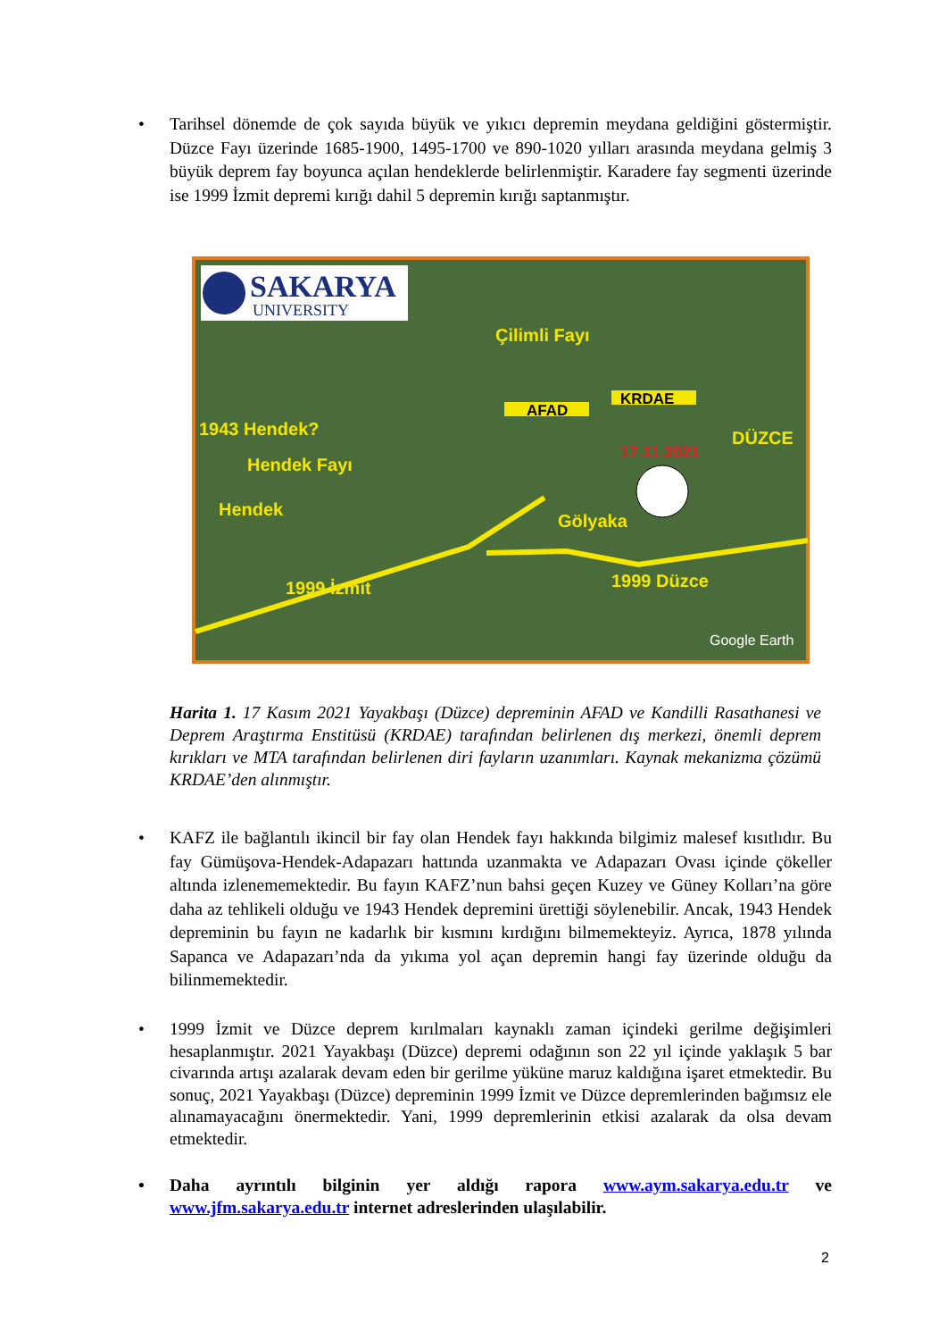• Tarihsel dönemde de çok sayıda büyük ve yıkıcı depremin meydana geldiğini göstermiştir. Düzce Fayı üzerinde 1685-1900, 1495-1700 ve 890-1020 yılları arasında meydana gelmiş 3 büyük deprem fay boyunca açılan hendeklerde belirlenmiştir. Karadere fay segmenti üzerinde ise 1999 İzmit depremi kırığı dahil 5 depremin kırığı saptanmıştır.
SAKARYA
UNIVERSITY
Çilimli Fayı
1943 Hendek?
Hendek Fayı
Hendek
Gölyaka
DÜZCE
1999 İzmit
1999 Düzce
AFAD
KRDAE
17.11.2021
Google Earth
Harita 1. 17 Kasım 2021 Yayakbaşı (Düzce) depreminin AFAD ve Kandilli Rasathanesi ve Deprem Araştırma Enstitüsü (KRDAE) tarafından belirlenen dış merkezi, önemli deprem kırıkları ve MTA tarafından belirlenen diri fayların uzanımları. Kaynak mekanizma çözümü KRDAE’den alınmıştır.
• KAFZ ile bağlantılı ikincil bir fay olan Hendek fayı hakkında bilgimiz malesef kısıtlıdır. Bu fay Gümüşova-Hendek-Adapazarı hattında uzanmakta ve Adapazarı Ovası içinde çökeller altında izlenememektedir. Bu fayın KAFZ’nun bahsi geçen Kuzey ve Güney Kolları’na göre daha az tehlikeli olduğu ve 1943 Hendek depremini ürettiği söylenebilir. Ancak, 1943 Hendek depreminin bu fayın ne kadarlık bir kısmını kırdığını bilmemekteyiz. Ayrıca, 1878 yılında Sapanca ve Adapazarı’nda da yıkıma yol açan depremin hangi fay üzerinde olduğu da bilinmemektedir.
• 1999 İzmit ve Düzce deprem kırılmaları kaynaklı zaman içindeki gerilme değişimleri hesaplanmıştır. 2021 Yayakbaşı (Düzce) depremi odağının son 22 yıl içinde yaklaşık 5 bar civarında artışı azalarak devam eden bir gerilme yüküne maruz kaldığına işaret etmektedir. Bu sonuç, 2021 Yayakbaşı (Düzce) depreminin 1999 İzmit ve Düzce depremlerinden bağımsız ele alınamayacağını önermektedir. Yani, 1999 depremlerinin etkisi azalarak da olsa devam etmektedir.
• Daha ayrıntılı bilginin yer aldığı rapora www.aym.sakarya.edu.tr ve www.jfm.sakarya.edu.tr internet adreslerinden ulaşılabilir.
2